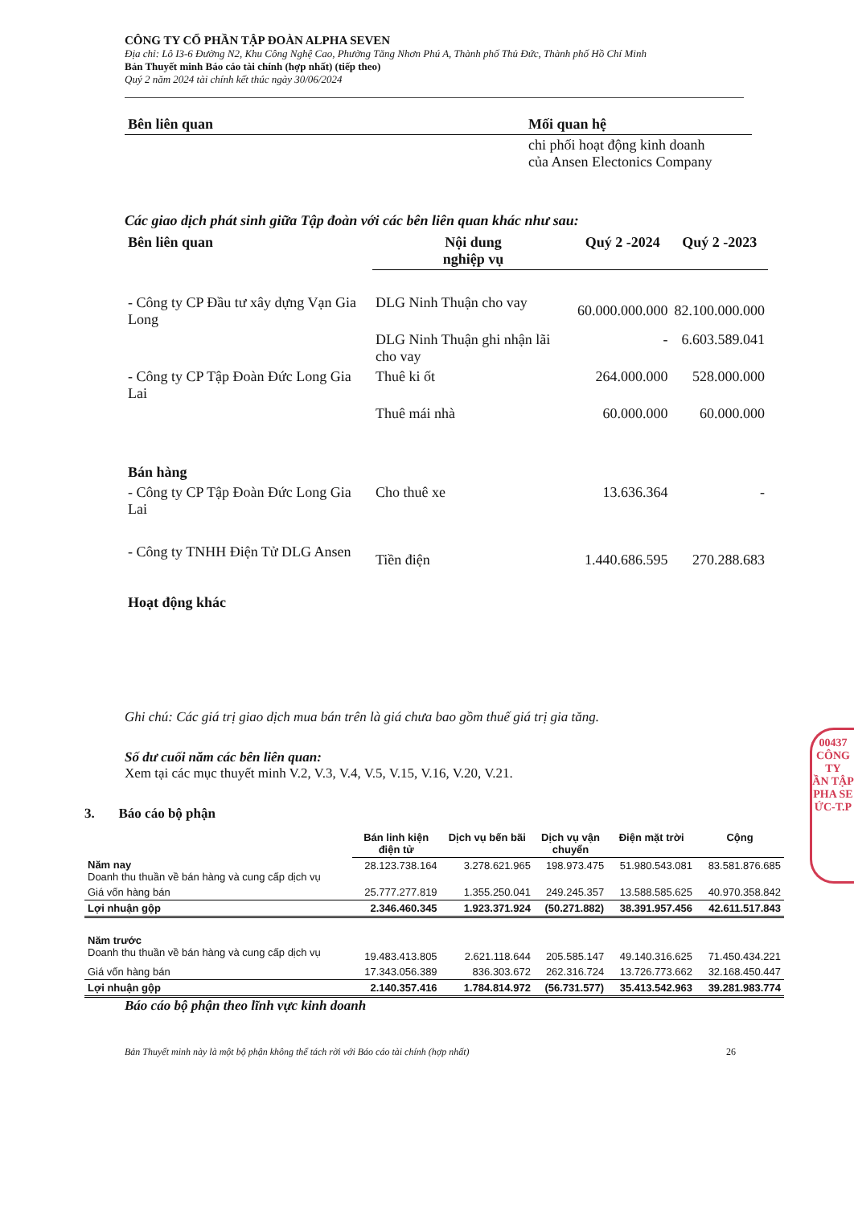CÔNG TY CỔ PHẦN TẬP ĐOÀN ALPHA SEVEN
Địa chỉ: Lô I3-6 Đường N2, Khu Công Nghệ Cao, Phường Tăng Nhơn Phú A, Thành phố Thủ Đức, Thành phố Hồ Chí Minh
Bản Thuyết minh Báo cáo tài chính (hợp nhất) (tiếp theo)
Quý 2 năm 2024 tài chính kết thúc ngày 30/06/2024
| Bên liên quan | Mối quan hệ |
| --- | --- |
| | chi phối hoạt động kinh doanh của Ansen Electonics Company |
Các giao dịch phát sinh giữa Tập đoàn với các bên liên quan khác như sau:
| Bên liên quan | Nội dung nghiệp vụ | Quý 2 -2024 | Quý 2 -2023 |
| --- | --- | --- | --- |
| - Công ty CP Đầu tư xây dựng Vạn Gia Long | DLG Ninh Thuận cho vay | 60.000.000.000 | 82.100.000.000 |
| | DLG Ninh Thuận ghi nhận lãi cho vay | - | 6.603.589.041 |
| - Công ty CP Tập Đoàn Đức Long Gia Lai | Thuê ki ốt | 264.000.000 | 528.000.000 |
| | Thuê mái nhà | 60.000.000 | 60.000.000 |
| Bán hàng | | | |
| - Công ty CP Tập Đoàn Đức Long Gia Lai | Cho thuê xe | 13.636.364 | - |
| - Công ty TNHH Điện Tử DLG Ansen | Tiền điện | 1.440.686.595 | 270.288.683 |
| Hoạt động khác | | | |
Ghi chú: Các giá trị giao dịch mua bán trên là giá chưa bao gồm thuế giá trị gia tăng.
Số dư cuối năm các bên liên quan:
Xem tại các mục thuyết minh V.2, V.3, V.4, V.5, V.15, V.16, V.20, V.21.
3. Báo cáo bộ phận
| | Bán linh kiện điện tử | Dịch vụ bến bãi | Dịch vụ vận chuyển | Điện mặt trời | Cộng |
| Năm nay Doanh thu thuần về bán hàng và cung cấp dịch vụ | 28.123.738.164 | 3.278.621.965 | 198.973.475 | 51.980.543.081 | 83.581.876.685 |
| Giá vốn hàng bán | 25.777.277.819 | 1.355.250.041 | 249.245.357 | 13.588.585.625 | 40.970.358.842 |
| Lợi nhuận gộp | 2.346.460.345 | 1.923.371.924 | (50.271.882) | 38.391.957.456 | 42.611.517.843 |
| Năm trước Doanh thu thuần về bán hàng và cung cấp dịch vụ | 19.483.413.805 | 2.621.118.644 | 205.585.147 | 49.140.316.625 | 71.450.434.221 |
| Giá vốn hàng bán | 17.343.056.389 | 836.303.672 | 262.316.724 | 13.726.773.662 | 32.168.450.447 |
| Lợi nhuận gộp | 2.140.357.416 | 1.784.814.972 | (56.731.577) | 35.413.542.963 | 39.281.983.774 |
Báo cáo bộ phận theo lĩnh vực kinh doanh
Bản Thuyết minh này là một bộ phận không thể tách rời với Báo cáo tài chính (hợp nhất) 26
00437
CÔNG TY
ẦN TẬP
PHA SE
ỨC-T.P